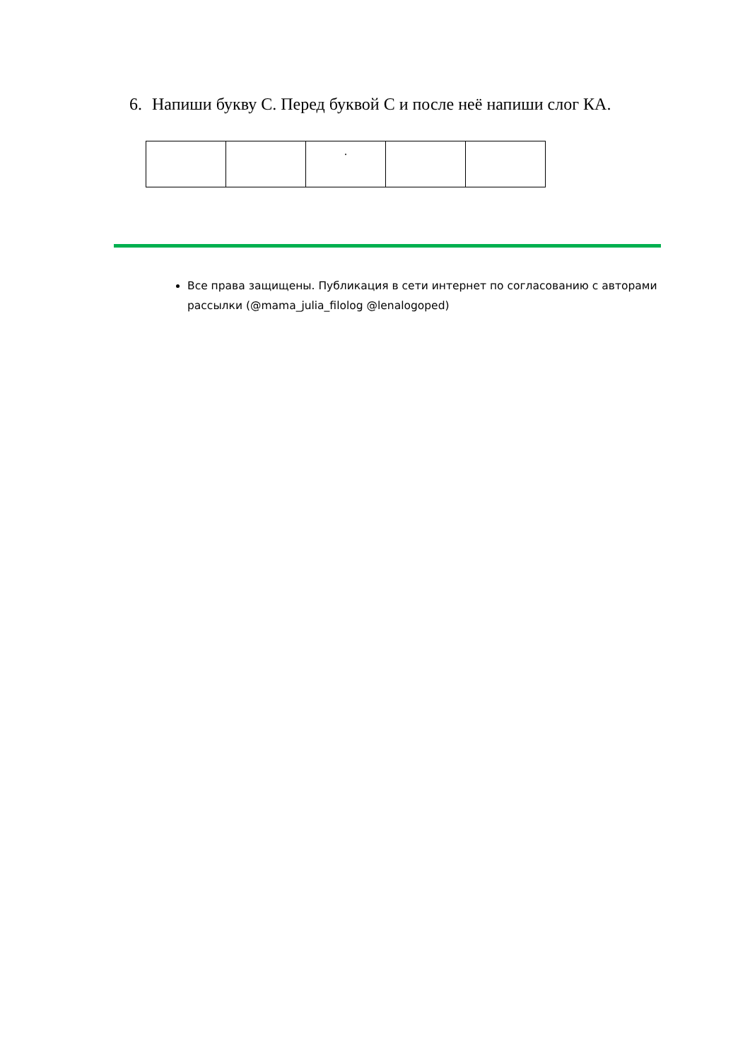6. Напиши букву С. Перед буквой С и после неё напиши слог КА.
| | | . | | |
Все права защищены. Публикация в сети интернет по согласованию с авторами рассылки (@mama_julia_filolog @lenalogoped)